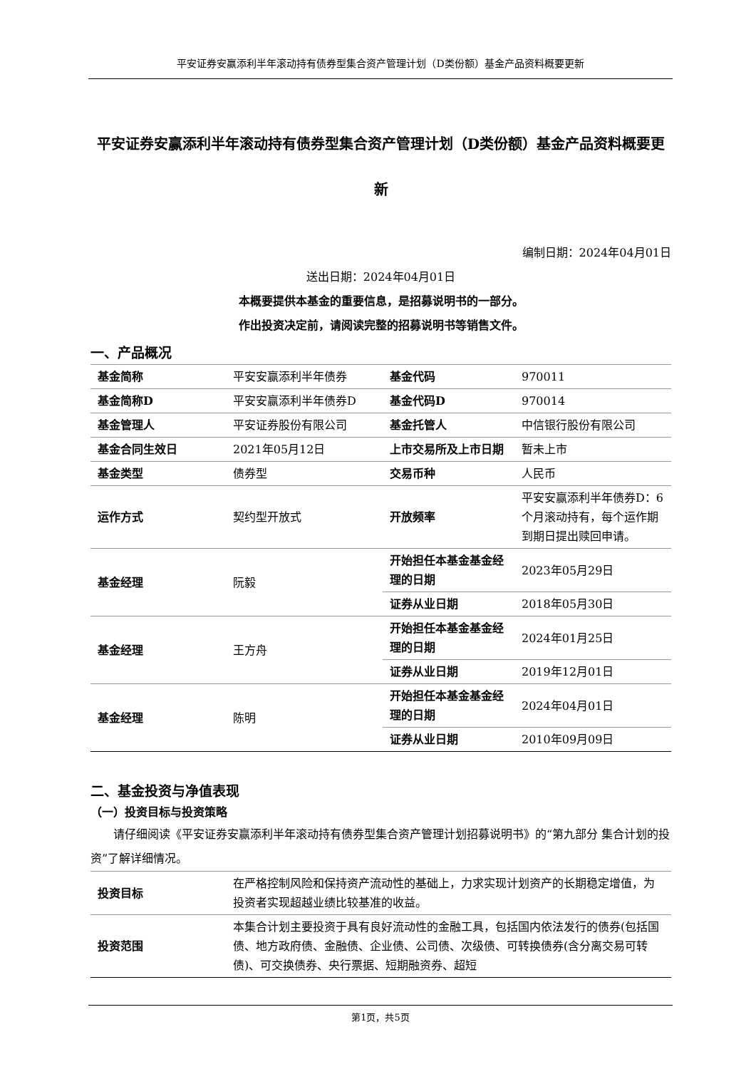平安证券安赢添利半年滚动持有债券型集合资产管理计划（D类份额）基金产品资料概要更新
平安证券安赢添利半年滚动持有债券型集合资产管理计划（D类份额）基金产品资料概要更新
编制日期：2024年04月01日
送出日期：2024年04月01日
本概要提供本基金的重要信息，是招募说明书的一部分。
作出投资决定前，请阅读完整的招募说明书等销售文件。
一、产品概况
| 基金简称 | 平安安赢添利半年债券 | 基金代码 | 970011 |
| 基金简称D | 平安安赢添利半年债券D | 基金代码D | 970014 |
| 基金管理人 | 平安证券股份有限公司 | 基金托管人 | 中信银行股份有限公司 |
| 基金合同生效日 | 2021年05月12日 | 上市交易所及上市日期 | 暂未上市 |
| 基金类型 | 债券型 | 交易币种 | 人民币 |
| 运作方式 | 契约型开放式 | 开放频率 | 平安安赢添利半年债券D：6个月滚动持有，每个运作期到期日提出赎回申请。 |
| 基金经理 | 阮毅 | 开始担任本基金基金经理的日期 | 2023年05月29日 |
| | | 证券从业日期 | 2018年05月30日 |
| 基金经理 | 王方舟 | 开始担任本基金基金经理的日期 | 2024年01月25日 |
| | | 证券从业日期 | 2019年12月01日 |
| 基金经理 | 陈明 | 开始担任本基金基金经理的日期 | 2024年04月01日 |
| | | 证券从业日期 | 2010年09月09日 |
二、基金投资与净值表现
（一）投资目标与投资策略
请仔细阅读《平安证券安赢添利半年滚动持有债券型集合资产管理计划招募说明书》的“第九部分 集合计划的投资”了解详细情况。
| 投资目标 | 在严格控制风险和保持资产流动性的基础上，力求实现计划资产的长期稳定增值，为投资者实现超越业绩比较基准的收益。 |
| 投资范围 | 本集合计划主要投资于具有良好流动性的金融工具，包括国内依法发行的债券(包括国债、地方政府债、金融债、企业债、公司债、次级债、可转换债券(含分离交易可转债)、可交换债券、央行票据、短期融资券、超短 |
第1页，共5页